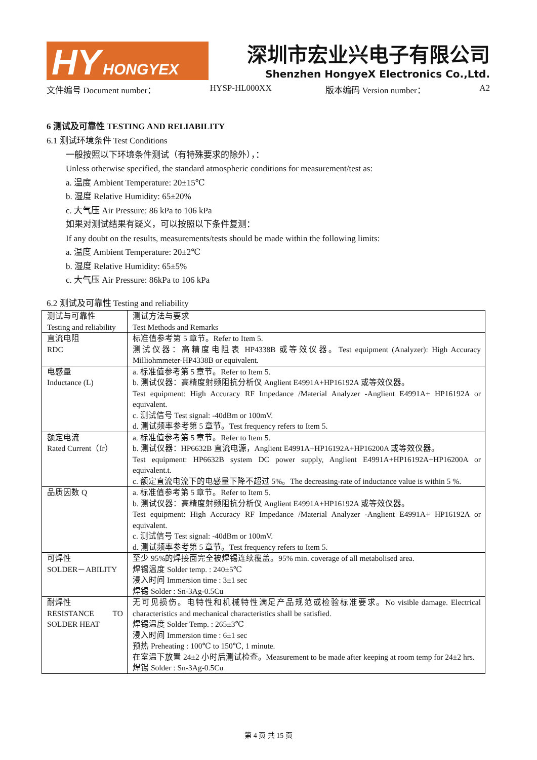HY HONGYEX
深圳市宏业兴电子有限公司
Shenzhen HongyeX Electronics Co.,Ltd.
文件编号 Document number： HYSP-HL000XX 版本编码 Version number： A2
6 测试及可靠性 TESTING AND RELIABILITY
6.1 测试环境条件 Test Conditions
一般按照以下环境条件测试（有特殊要求的除外），：
Unless otherwise specified, the standard atmospheric conditions for measurement/test as:
a. 温度 Ambient Temperature: 20±15℃
b. 湿度 Relative Humidity: 65±20%
c. 大气压 Air Pressure: 86 kPa to 106 kPa
如果对测试结果有疑义，可以按照以下条件复测：
If any doubt on the results, measurements/tests should be made within the following limits:
a. 温度 Ambient Temperature: 20±2℃
b. 湿度 Relative Humidity: 65±5%
c. 大气压 Air Pressure: 86kPa to 106 kPa
6.2 测试及可靠性 Testing and reliability
| 测试与可靠性 Testing and reliability | 测试方法与要求 Test Methods and Remarks |
| 直流电阻 RDC | 标准值参考第 5 章节。Refer to Item 5. 测试仪器：高精度电阻表 HP4338B 或等效仪器。Test equipment (Analyzer): High Accuracy Milliohmmeter-HP4338B or equivalent. |
| 电感量 Inductance (L) | a. 标准值参考第 5 章节。Refer to Item 5. b. 测试仪器：高精度射频阻抗分析仪 Anglient E4991A+HP16192A 或等效仪器。 Test equipment: High Accuracy RF Impedance /Material Analyzer -Anglient E4991A+ HP16192A or equivalent. c. 测试信号 Test signal: -40dBm or 100mV. d. 测试频率参考第 5 章节。Test frequency refers to Item 5. |
| 额定电流 Rated Current（Ir） | a. 标准值参考第 5 章节。Refer to Item 5. b. 测试仪器：HP6632B 直流电源，Anglient E4991A+HP16192A+HP16200A 或等效仪器。 Test equipment: HP6632B system DC power supply, Anglient E4991A+HP16192A+HP16200A or equivalent.t. c. 额定直流电流下的电感量下降不超过 5%。The decreasing-rate of inductance value is within 5 %. |
| 品质因数 Q | a. 标准值参考第 5 章节。Refer to Item 5. b. 测试仪器：高精度射频阻抗分析仪 Anglient E4991A+HP16192A 或等效仪器。 Test equipment: High Accuracy RF Impedance /Material Analyzer -Anglient E4991A+ HP16192A or equivalent. c. 测试信号 Test signal: -40dBm or 100mV. d. 测试频率参考第 5 章节。Test frequency refers to Item 5. |
| 可焊性 SOLDER－ABILITY | 至少 95%的焊接面完全被焊锡连续覆盖。95% min. coverage of all metabolised area. 焊锡温度 Solder temp. : 240±5℃ 浸入时间 Immersion time : 3±1 sec 焊锡 Solder : Sn-3Ag-0.5Cu |
| 耐焊性 RESISTANCE TO SOLDER HEAT | 无可见损伤。电特性和机械特性满足产品规范或检验标准要求。No visible damage. Electrical characteristics and mechanical characteristics shall be satisfied. 焊锡温度 Solder Temp. : 265±3℃ 浸入时间 Immersion time : 6±1 sec 预热 Preheating : 100℃ to 150℃, 1 minute. 在室温下放置 24±2 小时后测试检查。Measurement to be made after keeping at room temp for 24±2 hrs. 焊锡 Solder : Sn-3Ag-0.5Cu |
第 4 页 共 15 页